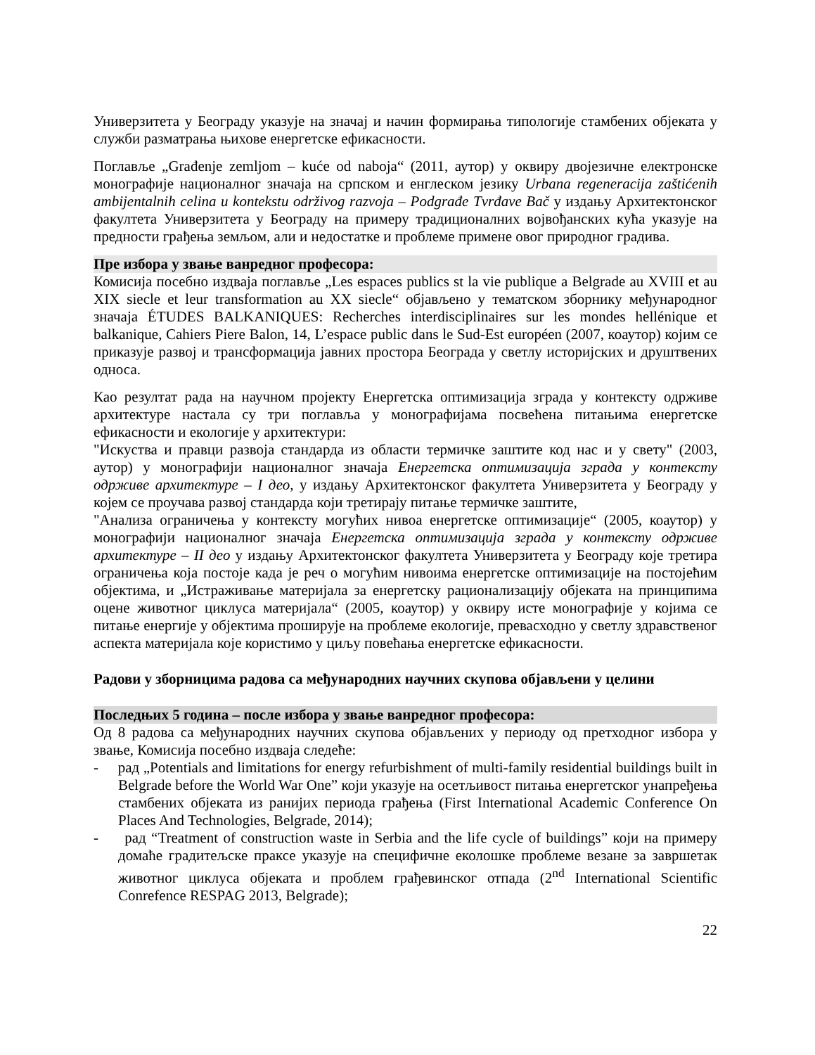Универзитета у Београду указује на значај и начин формирања типологије стамбених објеката у служби разматрања њихове енергетске ефикасности.
Поглавље „Građenje zemljom – kuće od naboja“ (2011, аутор) у оквиру двојезичне електронске монографије националног значаја на српском и енглеском језику Urbana regeneracija zaštićenih ambijentalnih celina u kontekstu održivog razvoja – Podgrađe Tvrđave Bač у издању Архитектонског факултета Универзитета у Београду на примеру традиционалних војвођанских кућа указује на предности грађења земљом, али и недостатке и проблеме примене овог природног градива.
Пре избора у звање ванредног професора:
Комисија посебно издваја поглавље „Les espaces publics st la vie publique a Belgrade au XVIII et au XIX siecle et leur transformation au XX siecle“ објављено у тематском зборнику међународног значаја ÉTUDES BALKANIQUES: Recherches interdisciplinaires sur les mondes hellénique et balkanique, Cahiers Piere Balon, 14, L’espace public dans le Sud-Est européen (2007, коаутор) којим се приказује развој и трансформација јавних простора Београда у светлу историјских и друштвених односа.
Као резултат рада на научном пројекту Енергетска оптимизација зграда у контексту одрживе архитектуре настала су три поглавља у монографијама посвећена питањима енергетске ефикасности и екологије у архитектури:
"Искуства и правци развоја стандарда из области термичке заштите код нас и у свету" (2003, аутор) у монографији националног значаја Енергетска оптимизација зграда у контексту одрживе архитектуре – I део, у издању Архитектонског факултета Универзитета у Београду у којем се проучава развој стандарда који третирају питање термичке заштите,
"Анализа ограничења у контексту могућих нивоа енергетске оптимизације“ (2005, коаутор) у монографији националног значаја Енергетска оптимизација зграда у контексту одрживе архитектуре – II део у издању Архитектонског факултета Универзитета у Београду које третира ограничења која постоје када је реч о могућим нивоима енергетске оптимизације на постојећим објектима, и „Истраживање материјала за енергетску рационализацију објеката на принципима оцене животног циклуса материјала“ (2005, коаутор) у оквиру исте монографије у којима се питање енергије у објектима проширује на проблеме екологије, превасходно у светлу здравственог аспекта материјала које користимо у циљу повећања енергетске ефикасности.
Радови у зборницима радова са међународних научних скупова објављени у целини
Последњих 5 година – после избора у звање ванредног професора:
Од 8 радова са међународних научних скупова објављених у периоду од претходног избора у звање, Комисија посебно издваја следеће:
- рад „Potentials and limitations for energy refurbishment of multi-family residential buildings built in Belgrade before the World War One” који указује на осетљивост питања енергетског унапређења стамбених објеката из ранијих периода грађења (First International Academic Conference On Places And Technologies, Belgrade, 2014);
- рад “Treatment of construction waste in Serbia and the life cycle of buildings” који на примеру домаће градитељске праксе указује на специфичне еколошке проблеме везане за завршетак животног циклуса објеката и проблем грађевинског отпада (2<sup>nd</sup> International Scientific Conrefence RESPAG 2013, Belgrade);
22